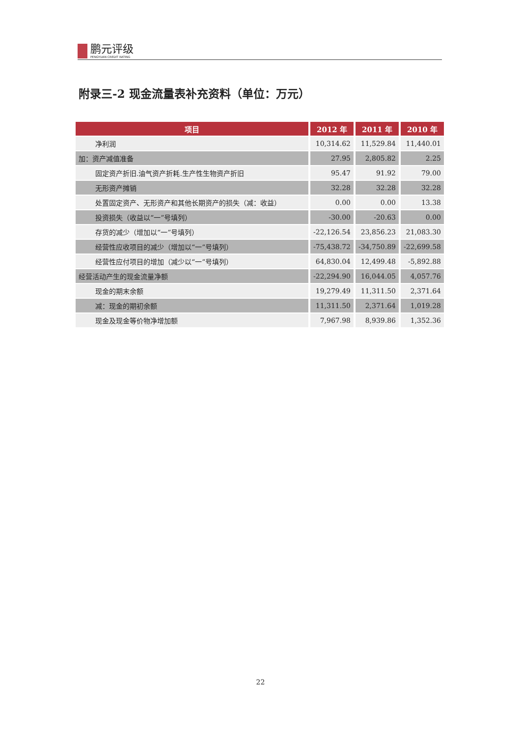鹏元评级
PENGYUAN CREDIT RATING
附录三-2 现金流量表补充资料（单位：万元）
| 项目 | 2012 年 | 2011 年 | 2010 年 |
| --- | --- | --- | --- |
| 净利润 | 10,314.62 | 11,529.84 | 11,440.01 |
| 加：资产减值准备 | 27.95 | 2,805.82 | 2.25 |
| 固定资产折旧.油气资产折耗.生产性生物资产折旧 | 95.47 | 91.92 | 79.00 |
| 无形资产摊销 | 32.28 | 32.28 | 32.28 |
| 处置固定资产、无形资产和其他长期资产的损失（减：收益） | 0.00 | 0.00 | 13.38 |
| 投资损失（收益以“一”号填列） | -30.00 | -20.63 | 0.00 |
| 存货的减少（增加以“一”号填列） | -22,126.54 | 23,856.23 | 21,083.30 |
| 经营性应收项目的减少（增加以“一”号填列） | -75,438.72 | -34,750.89 | -22,699.58 |
| 经营性应付项目的增加（减少以“一”号填列） | 64,830.04 | 12,499.48 | -5,892.88 |
| 经营活动产生的现金流量净额 | -22,294.90 | 16,044.05 | 4,057.76 |
| 现金的期末余额 | 19,279.49 | 11,311.50 | 2,371.64 |
| 减：现金的期初余额 | 11,311.50 | 2,371.64 | 1,019.28 |
| 现金及现金等价物净增加额 | 7,967.98 | 8,939.86 | 1,352.36 |
22